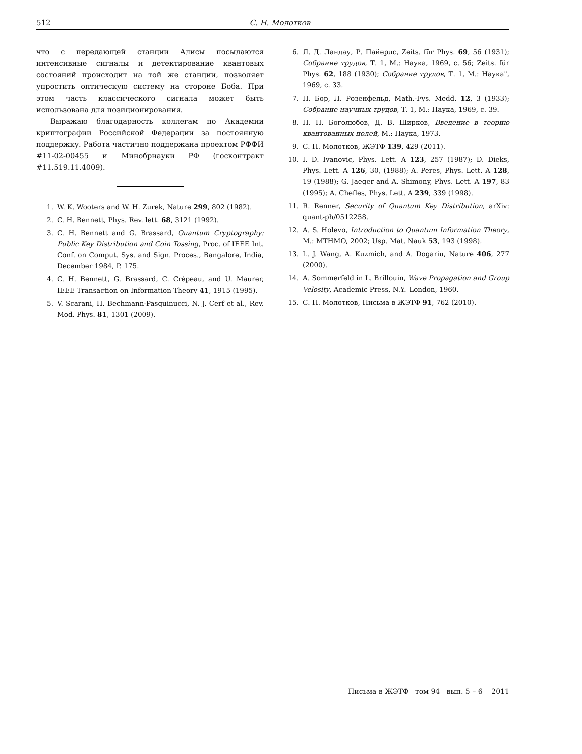512
С. Н. Молотков
что с передающей станции Алисы посылаются интенсивные сигналы и детектирование квантовых состояний происходит на той же станции, позволяет упростить оптическую систему на стороне Боба. При этом часть классического сигнала может быть использована для позиционирования.
Выражаю благодарность коллегам по Академии криптографии Российской Федерации за постоянную поддержку. Работа частично поддержана проектом РФФИ #11-02-00455 и Минобрнауки РФ (госконтракт #11.519.11.4009).
1. W. K. Wooters and W. H. Zurek, Nature 299, 802 (1982).
2. C. H. Bennett, Phys. Rev. lett. 68, 3121 (1992).
3. C. H. Bennett and G. Brassard, Quantum Cryptography: Public Key Distribution and Coin Tossing, Proc. of IEEE Int. Conf. on Comput. Sys. and Sign. Proces., Bangalore, India, December 1984, P. 175.
4. C. H. Bennett, G. Brassard, C. Crépeau, and U. Maurer, IEEE Transaction on Information Theory 41, 1915 (1995).
5. V. Scarani, H. Bechmann-Pasquinucci, N. J. Cerf et al., Rev. Mod. Phys. 81, 1301 (2009).
6. Л. Д. Ландау, Р. Пайерлс, Zeits. für Phys. 69, 56 (1931); Собрание трудов, Т. 1, М.: Наука, 1969, с. 56; Zeits. für Phys. 62, 188 (1930); Собрание трудов, Т. 1, М.: Наука", 1969, с. 33.
7. Н. Бор, Л. Розенфельд, Math.-Fys. Medd. 12, 3 (1933); Собрание научных трудов, Т. 1, М.: Наука, 1969, с. 39.
8. Н. Н. Боголюбов, Д. В. Ширков, Введение в теорию квантованных полей, М.: Наука, 1973.
9. С. Н. Молотков, ЖЭТФ 139, 429 (2011).
10. I. D. Ivanovic, Phys. Lett. A 123, 257 (1987); D. Dieks, Phys. Lett. A 126, 30, (1988); A. Peres, Phys. Lett. A 128, 19 (1988); G. Jaeger and A. Shimony, Phys. Lett. A 197, 83 (1995); A. Chefles, Phys. Lett. A 239, 339 (1998).
11. R. Renner, Security of Quantum Key Distribution, arXiv: quant-ph/0512258.
12. A. S. Holevo, Introduction to Quantum Information Theory, M.: MTHMO, 2002; Usp. Mat. Nauk 53, 193 (1998).
13. L. J. Wang, A. Kuzmich, and A. Dogariu, Nature 406, 277 (2000).
14. A. Sommerfeld in L. Brillouin, Wave Propagation and Group Velosity, Academic Press, N.Y.–London, 1960.
15. С. Н. Молотков, Письма в ЖЭТФ 91, 762 (2010).
Письма в ЖЭТФ том 94 вып. 5 – 6 2011